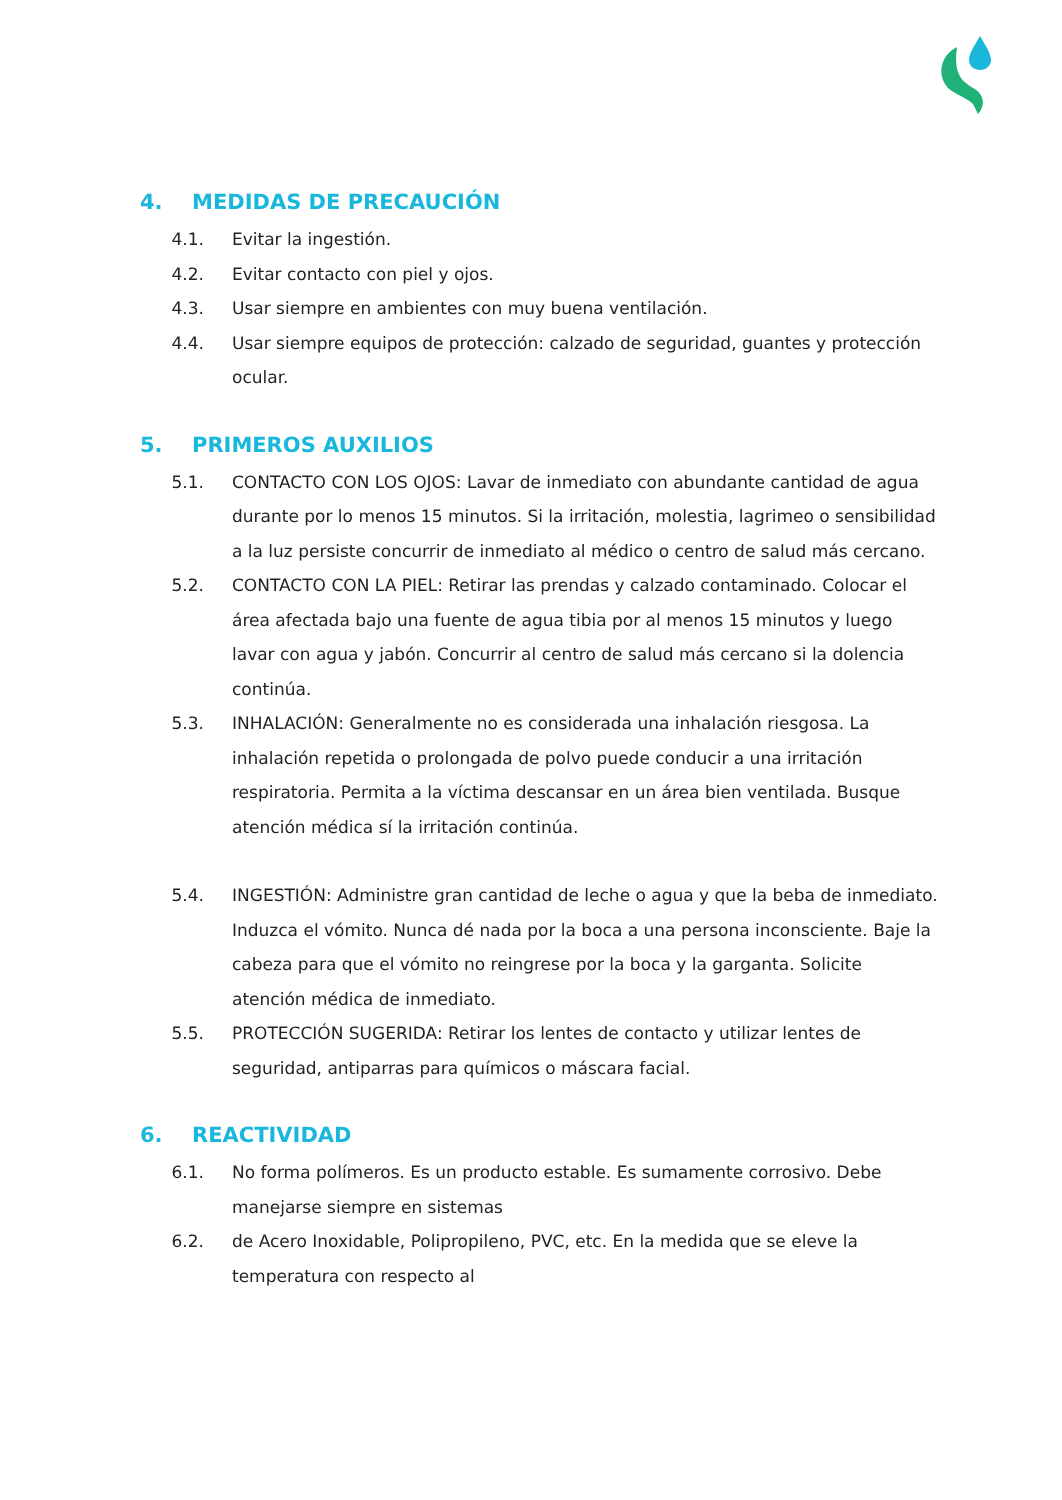4. MEDIDAS DE PRECAUCIÓN
4.1. Evitar la ingestión.
4.2. Evitar contacto con piel y ojos.
4.3. Usar siempre en ambientes con muy buena ventilación.
4.4. Usar siempre equipos de protección: calzado de seguridad, guantes y protección ocular.
5. PRIMEROS AUXILIOS
5.1. CONTACTO CON LOS OJOS: Lavar de inmediato con abundante cantidad de agua durante por lo menos 15 minutos. Si la irritación, molestia, lagrimeo o sensibilidad a la luz persiste concurrir de inmediato al médico o centro de salud más cercano.
5.2. CONTACTO CON LA PIEL: Retirar las prendas y calzado contaminado. Colocar el área afectada bajo una fuente de agua tibia por al menos 15 minutos y luego lavar con agua y jabón. Concurrir al centro de salud más cercano si la dolencia continúa.
5.3. INHALACIÓN: Generalmente no es considerada una inhalación riesgosa. La inhalación repetida o prolongada de polvo puede conducir a una irritación respiratoria. Permita a la víctima descansar en un área bien ventilada. Busque atención médica sí la irritación continúa.
5.4. INGESTIÓN: Administre gran cantidad de leche o agua y que la beba de inmediato. Induzca el vómito. Nunca dé nada por la boca a una persona inconsciente. Baje la cabeza para que el vómito no reingrese por la boca y la garganta. Solicite atención médica de inmediato.
5.5. PROTECCIÓN SUGERIDA: Retirar los lentes de contacto y utilizar lentes de seguridad, antiparras para químicos o máscara facial.
6. REACTIVIDAD
6.1. No forma polímeros. Es un producto estable. Es sumamente corrosivo. Debe manejarse siempre en sistemas
6.2. de Acero Inoxidable, Polipropileno, PVC, etc. En la medida que se eleve la temperatura con respecto al